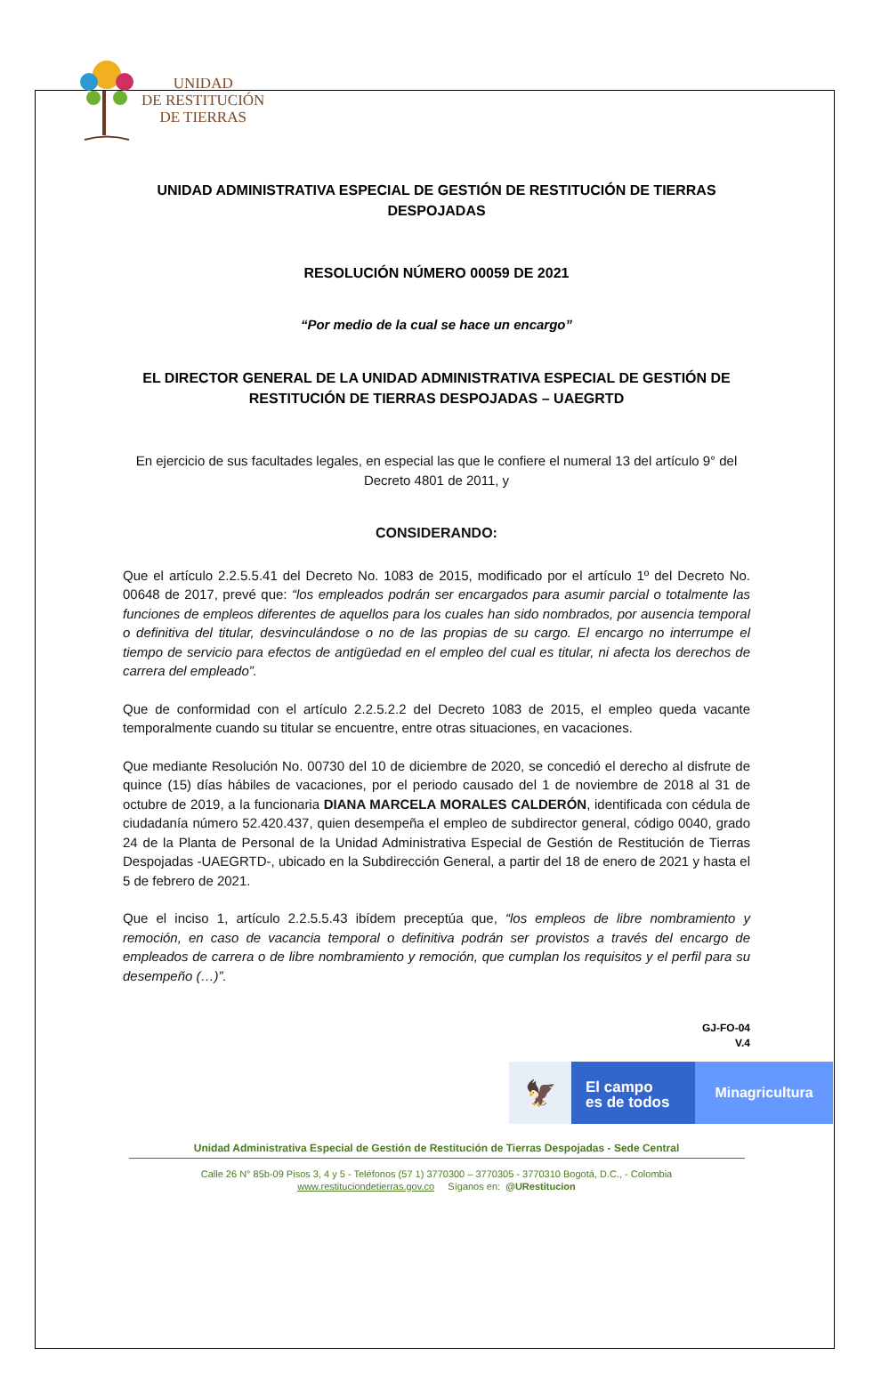UNIDAD
DE RESTITUCIÓN
DE TIERRAS
UNIDAD ADMINISTRATIVA ESPECIAL DE GESTIÓN DE RESTITUCIÓN DE TIERRAS DESPOJADAS
RESOLUCIÓN NÚMERO 00059 DE 2021
“Por medio de la cual se hace un encargo”
EL DIRECTOR GENERAL DE LA UNIDAD ADMINISTRATIVA ESPECIAL DE GESTIÓN DE RESTITUCIÓN DE TIERRAS DESPOJADAS – UAEGRTD
En ejercicio de sus facultades legales, en especial las que le confiere el numeral 13 del artículo 9° del Decreto 4801 de 2011, y
CONSIDERANDO:
Que el artículo 2.2.5.5.41 del Decreto No. 1083 de 2015, modificado por el artículo 1º del Decreto No. 00648 de 2017, prevé que: “los empleados podrán ser encargados para asumir parcial o totalmente las funciones de empleos diferentes de aquellos para los cuales han sido nombrados, por ausencia temporal o definitiva del titular, desvinculándose o no de las propias de su cargo. El encargo no interrumpe el tiempo de servicio para efectos de antigüedad en el empleo del cual es titular, ni afecta los derechos de carrera del empleado”.
Que de conformidad con el artículo 2.2.5.2.2 del Decreto 1083 de 2015, el empleo queda vacante temporalmente cuando su titular se encuentre, entre otras situaciones, en vacaciones.
Que mediante Resolución No. 00730 del 10 de diciembre de 2020, se concedió el derecho al disfrute de quince (15) días hábiles de vacaciones, por el periodo causado del 1 de noviembre de 2018 al 31 de octubre de 2019, a la funcionaria DIANA MARCELA MORALES CALDERÓN, identificada con cédula de ciudadanía número 52.420.437, quien desempeña el empleo de subdirector general, código 0040, grado 24 de la Planta de Personal de la Unidad Administrativa Especial de Gestión de Restitución de Tierras Despojadas -UAEGRTD-, ubicado en la Subdirección General, a partir del 18 de enero de 2021 y hasta el 5 de febrero de 2021.
Que el inciso 1, artículo 2.2.5.5.43 ibídem preceptúa que, “los empleos de libre nombramiento y remoción, en caso de vacancia temporal o definitiva podrán ser provistos a través del encargo de empleados de carrera o de libre nombramiento y remoción, que cumplan los requisitos y el perfil para su desempeño (…)”.
GJ-FO-04
V.4
🦅
El campo
es de todos
Minagricultura
Unidad Administrativa Especial de Gestión de Restitución de Tierras Despojadas - Sede Central
Calle 26 N° 85b-09 Pisos 3, 4 y 5 - Teléfonos (57 1) 3770300 – 3770305 - 3770310 Bogotá, D.C., - Colombia
www.restituciondetierras.gov.co Síganos en: @URestitucion